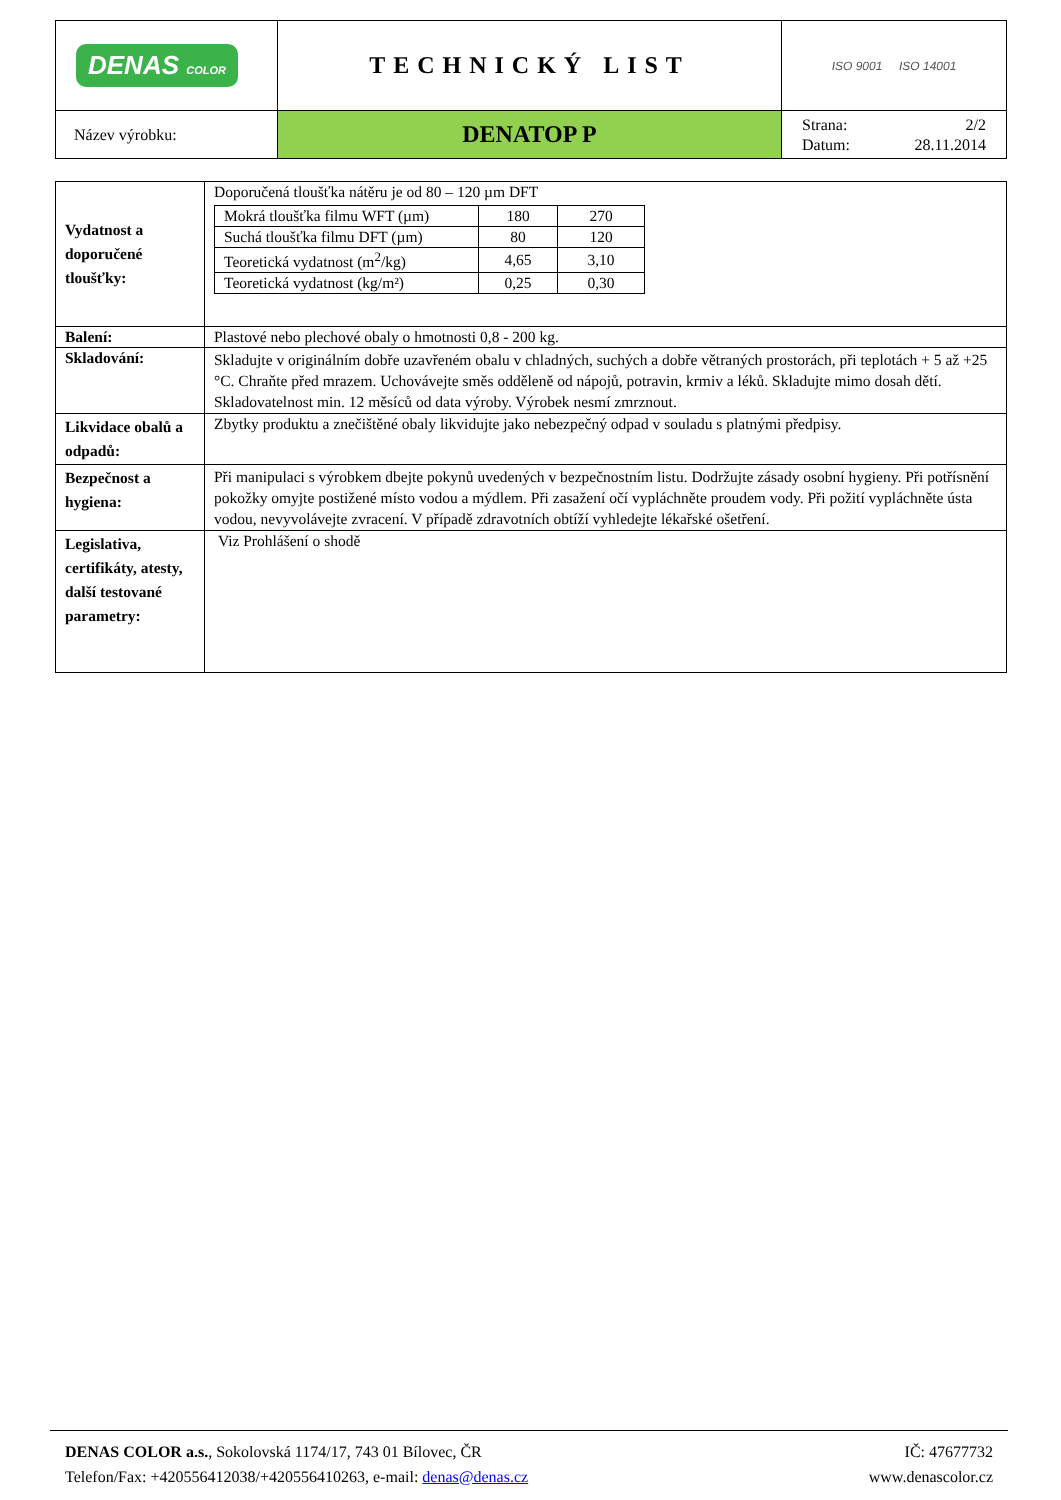| DENAS COLOR | TECHNICKÝ LIST | ISO 9001 ISO 14001 |
| Název výrobku: | DENATOP P | Strana: 2/2 Datum: 28.11.2014 |
| Vydatnost a doporučené tloušťky: | Doporučená tloušťka nátěru je od 80 – 120 µm DFT / Mokrá tloušťka filmu WFT (µm) / 180 / 270 / / Suchá tloušťka filmu DFT (µm) / 80 / 120 / / Teoretická vydatnost (m<sup>2</sup>/kg) / 4,65 / 3,10 / / Teoretická vydatnost (kg/m²) / 0,25 / 0,30 / |
| Balení: | Plastové nebo plechové obaly o hmotnosti 0,8 - 200 kg. |
| Skladování: | Skladujte v originálním dobře uzavřeném obalu v chladných, suchých a dobře větraných prostorách, při teplotách + 5 až +25 °C. Chraňte před mrazem. Uchovávejte směs odděleně od nápojů, potravin, krmiv a léků. Skladujte mimo dosah dětí. Skladovatelnost min. 12 měsíců od data výroby. Výrobek nesmí zmrznout. |
| Likvidace obalů a odpadů: | Zbytky produktu a znečištěné obaly likvidujte jako nebezpečný odpad v souladu s platnými předpisy. |
| Bezpečnost a hygiena: | Při manipulaci s výrobkem dbejte pokynů uvedených v bezpečnostním listu. Dodržujte zásady osobní hygieny. Při potřísnění pokožky omyjte postižené místo vodou a mýdlem. Při zasažení očí vypláchněte proudem vody. Při požití vypláchněte ústa vodou, nevyvolávejte zvracení. V případě zdravotních obtíží vyhledejte lékařské ošetření. |
| Legislativa, certifikáty, atesty, další testované parametry: | Viz Prohlášení o shodě |
DENAS COLOR a.s., Sokolovská 1174/17, 743 01 Bílovec, ČR IČ: 47677732
Telefon/Fax: +420556412038/+420556410263, e-mail: denas@denas.cz www.denascolor.cz